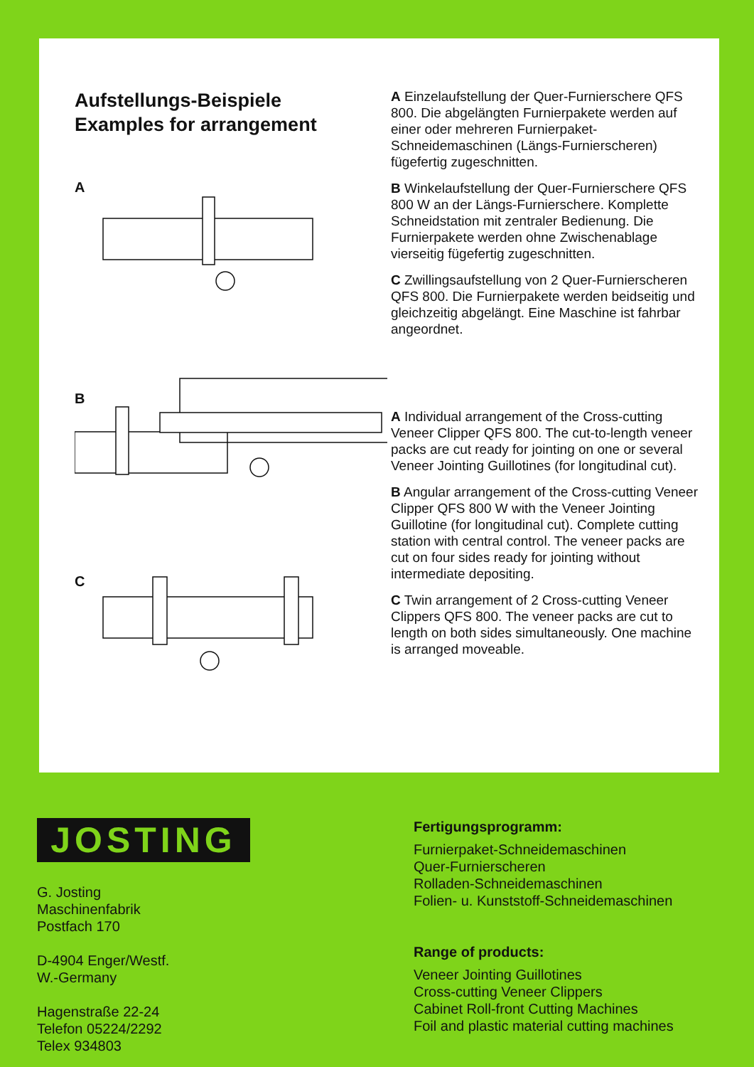Aufstellungs-Beispiele
Examples for arrangement
A
B
C
A Einzelaufstellung der Quer-Furnierschere QFS 800. Die abgelängten Furnierpakete werden auf einer oder mehreren Furnierpaket-Schneidemaschinen (Längs-Furnierscheren) fügefertig zugeschnitten.
B Winkelaufstellung der Quer-Furnierschere QFS 800 W an der Längs-Furnierschere. Komplette Schneidstation mit zentraler Bedienung. Die Furnierpakete werden ohne Zwischenablage vierseitig fügefertig zugeschnitten.
C Zwillingsaufstellung von 2 Quer-Furnierscheren QFS 800. Die Furnierpakete werden beidseitig und gleichzeitig abgelängt. Eine Maschine ist fahrbar angeordnet.
A Individual arrangement of the Cross-cutting Veneer Clipper QFS 800. The cut-to-length veneer packs are cut ready for jointing on one or several Veneer Jointing Guillotines (for longitudinal cut).
B Angular arrangement of the Cross-cutting Veneer Clipper QFS 800 W with the Veneer Jointing Guillotine (for longitudinal cut). Complete cutting station with central control. The veneer packs are cut on four sides ready for jointing without intermediate depositing.
C Twin arrangement of 2 Cross-cutting Veneer Clippers QFS 800. The veneer packs are cut to length on both sides simultaneously. One machine is arranged moveable.
JOSTING
G. Josting
Maschinenfabrik
Postfach 170
D-4904 Enger/Westf.
W.-Germany
Hagenstraße 22-24
Telefon 05224/2292
Telex 934803
Fertigungsprogramm:
Furnierpaket-Schneidemaschinen
Quer-Furnierscheren
Rolladen-Schneidemaschinen
Folien- u. Kunststoff-Schneidemaschinen
Range of products:
Veneer Jointing Guillotines
Cross-cutting Veneer Clippers
Cabinet Roll-front Cutting Machines
Foil and plastic material cutting machines